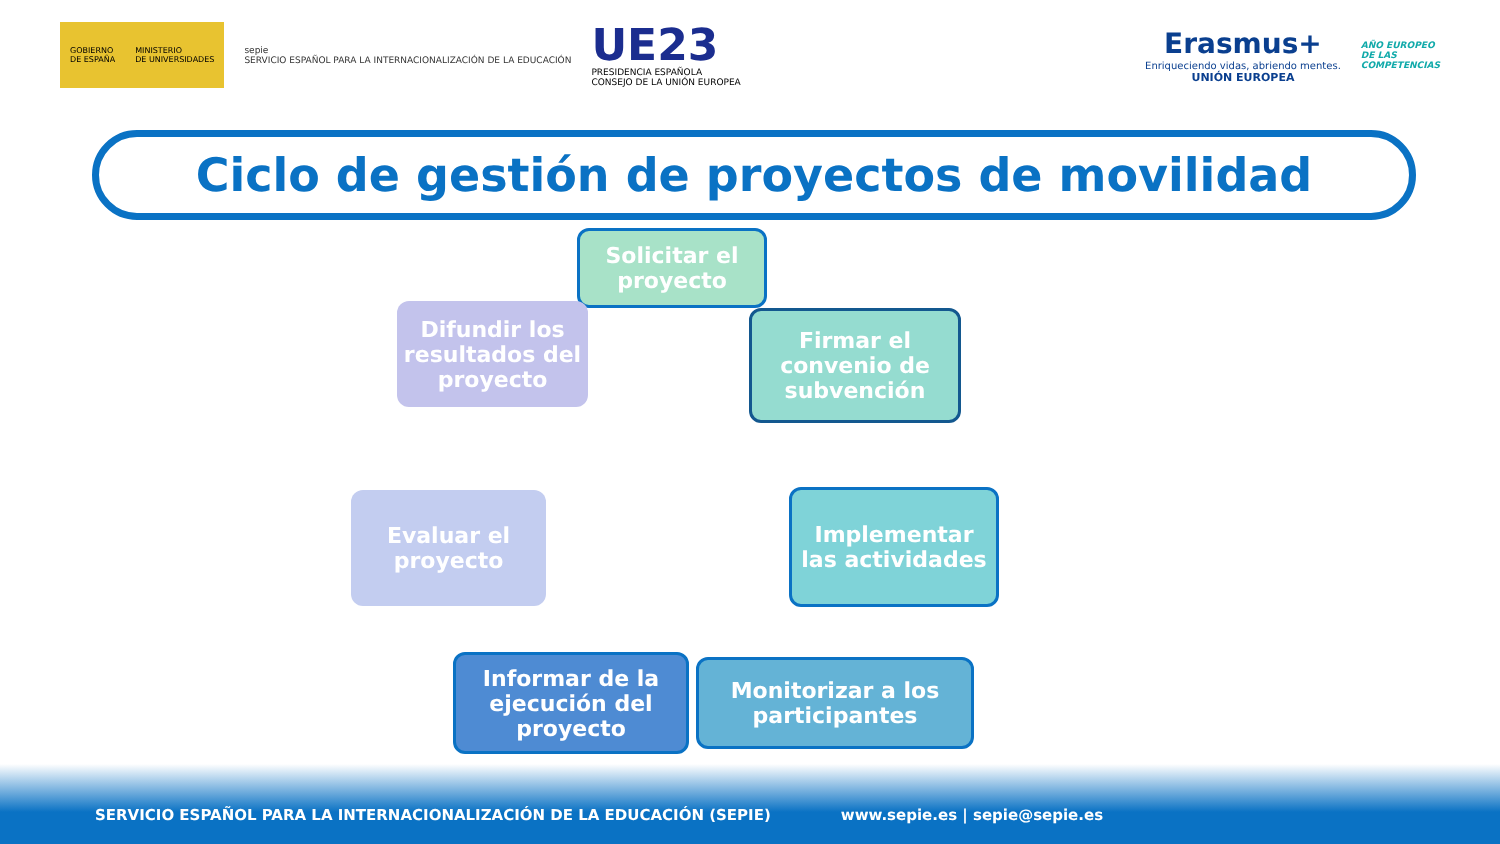GOBIERNO
DE ESPAÑA MINISTERIO
DE UNIVERSIDADES
sepie
SERVICIO ESPAÑOL PARA LA INTERNACIONALIZACIÓN DE LA EDUCACIÓN
UE23
PRESIDENCIA ESPAÑOLA
CONSEJO DE LA UNIÓN EUROPEA
Erasmus+
Enriqueciendo vidas, abriendo mentes.
UNIÓN EUROPEA
AÑO EUROPEO
DE LAS
COMPETENCIAS
Ciclo de gestión de proyectos de movilidad
Solicitar el proyecto
Firmar el convenio de subvención
Implementar las actividades
Monitorizar a los participantes
Informar de la ejecución del proyecto
Evaluar el proyecto
Difundir los resultados del proyecto
SERVICIO ESPAÑOL PARA LA INTERNACIONALIZACIÓN DE LA EDUCACIÓN (SEPIE) www.sepie.es | sepie@sepie.es